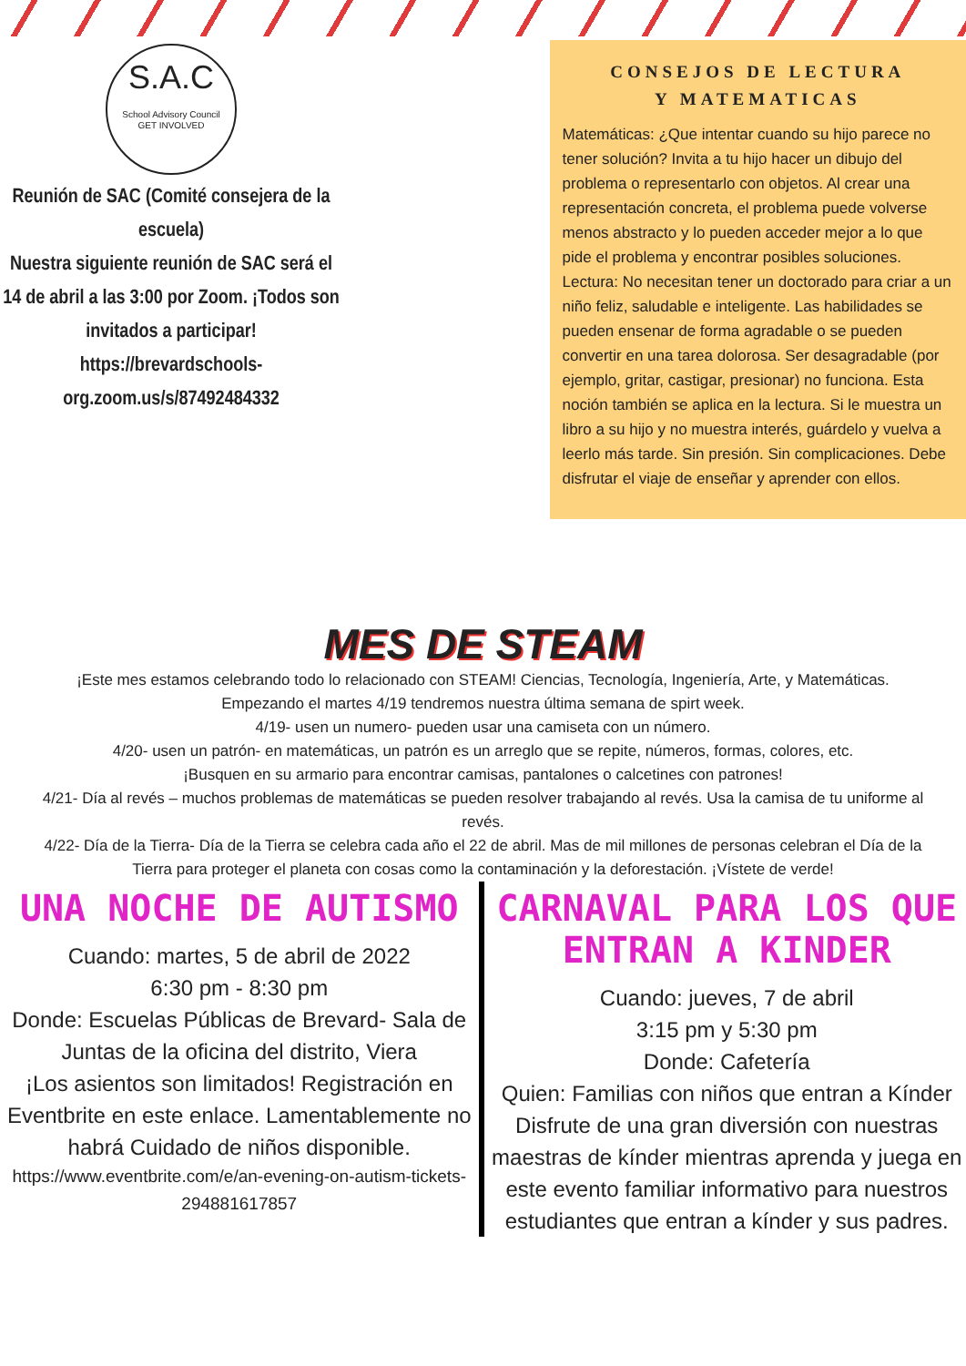S.A.C
School Advisory Council
GET INVOLVED
Reunión de SAC (Comité consejera de la escuela)
Nuestra siguiente reunión de SAC será el 14 de abril a las 3:00 por Zoom. ¡Todos son invitados a participar!
https://brevardschools-org.zoom.us/s/87492484332
CONSEJOS DE LECTURA
Y MATEMATICAS
Matemáticas: ¿Que intentar cuando su hijo parece no tener solución? Invita a tu hijo hacer un dibujo del problema o representarlo con objetos. Al crear una representación concreta, el problema puede volverse menos abstracto y lo pueden acceder mejor a lo que pide el problema y encontrar posibles soluciones.
Lectura: No necesitan tener un doctorado para criar a un niño feliz, saludable e inteligente. Las habilidades se pueden ensenar de forma agradable o se pueden convertir en una tarea dolorosa. Ser desagradable (por ejemplo, gritar, castigar, presionar) no funciona. Esta noción también se aplica en la lectura. Si le muestra un libro a su hijo y no muestra interés, guárdelo y vuelva a leerlo más tarde. Sin presión. Sin complicaciones. Debe disfrutar el viaje de enseñar y aprender con ellos.
MES DE STEAM
¡Este mes estamos celebrando todo lo relacionado con STEAM! Ciencias, Tecnología, Ingeniería, Arte, y Matemáticas.
Empezando el martes 4/19 tendremos nuestra última semana de spirt week.
4/19- usen un numero- pueden usar una camiseta con un número.
4/20- usen un patrón- en matemáticas, un patrón es un arreglo que se repite, números, formas, colores, etc.
¡Busquen en su armario para encontrar camisas, pantalones o calcetines con patrones!
4/21- Día al revés – muchos problemas de matemáticas se pueden resolver trabajando al revés. Usa la camisa de tu uniforme al revés.
4/22- Día de la Tierra- Día de la Tierra se celebra cada año el 22 de abril. Mas de mil millones de personas celebran el Día de la Tierra para proteger el planeta con cosas como la contaminación y la deforestación. ¡Vístete de verde!
UNA NOCHE DE AUTISMO
Cuando: martes, 5 de abril de 2022
6:30 pm - 8:30 pm
Donde: Escuelas Públicas de Brevard- Sala de Juntas de la oficina del distrito, Viera
¡Los asientos son limitados! Registración en Eventbrite en este enlace. Lamentablemente no habrá Cuidado de niños disponible.
https://www.eventbrite.com/e/an-evening-on-autism-tickets-294881617857
CARNAVAL PARA LOS QUE ENTRAN A KINDER
Cuando: jueves, 7 de abril
3:15 pm y 5:30 pm
Donde: Cafetería
Quien: Familias con niños que entran a Kínder
Disfrute de una gran diversión con nuestras maestras de kínder mientras aprenda y juega en este evento familiar informativo para nuestros estudiantes que entran a kínder y sus padres.